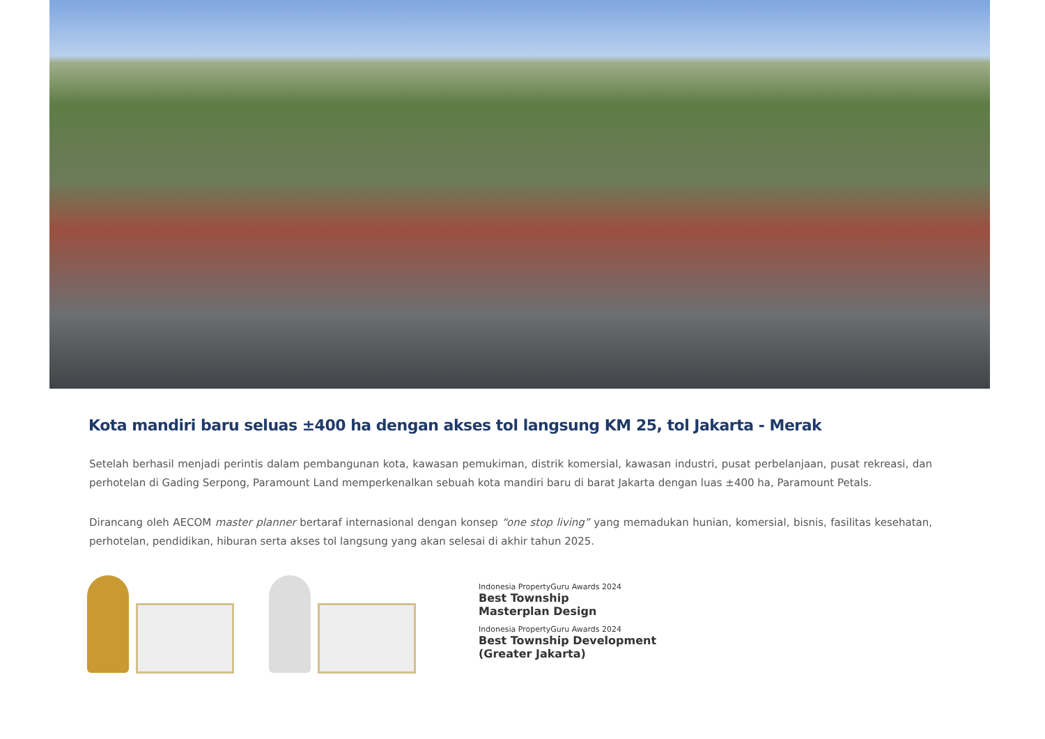Kota mandiri baru seluas ±400 ha dengan akses tol langsung KM 25, tol Jakarta - Merak
Setelah berhasil menjadi perintis dalam pembangunan kota, kawasan pemukiman, distrik komersial, kawasan industri, pusat perbelanjaan, pusat rekreasi, dan perhotelan di Gading Serpong, Paramount Land memperkenalkan sebuah kota mandiri baru di barat Jakarta dengan luas ±400 ha, Paramount Petals.
Dirancang oleh AECOM master planner bertaraf internasional dengan konsep “one stop living” yang memadukan hunian, komersial, bisnis, fasilitas kesehatan, perhotelan, pendidikan, hiburan serta akses tol langsung yang akan selesai di akhir tahun 2025.
Indonesia PropertyGuru Awards 2024
Best Township
Masterplan Design
Indonesia PropertyGuru Awards 2024
Best Township Development
(Greater Jakarta)